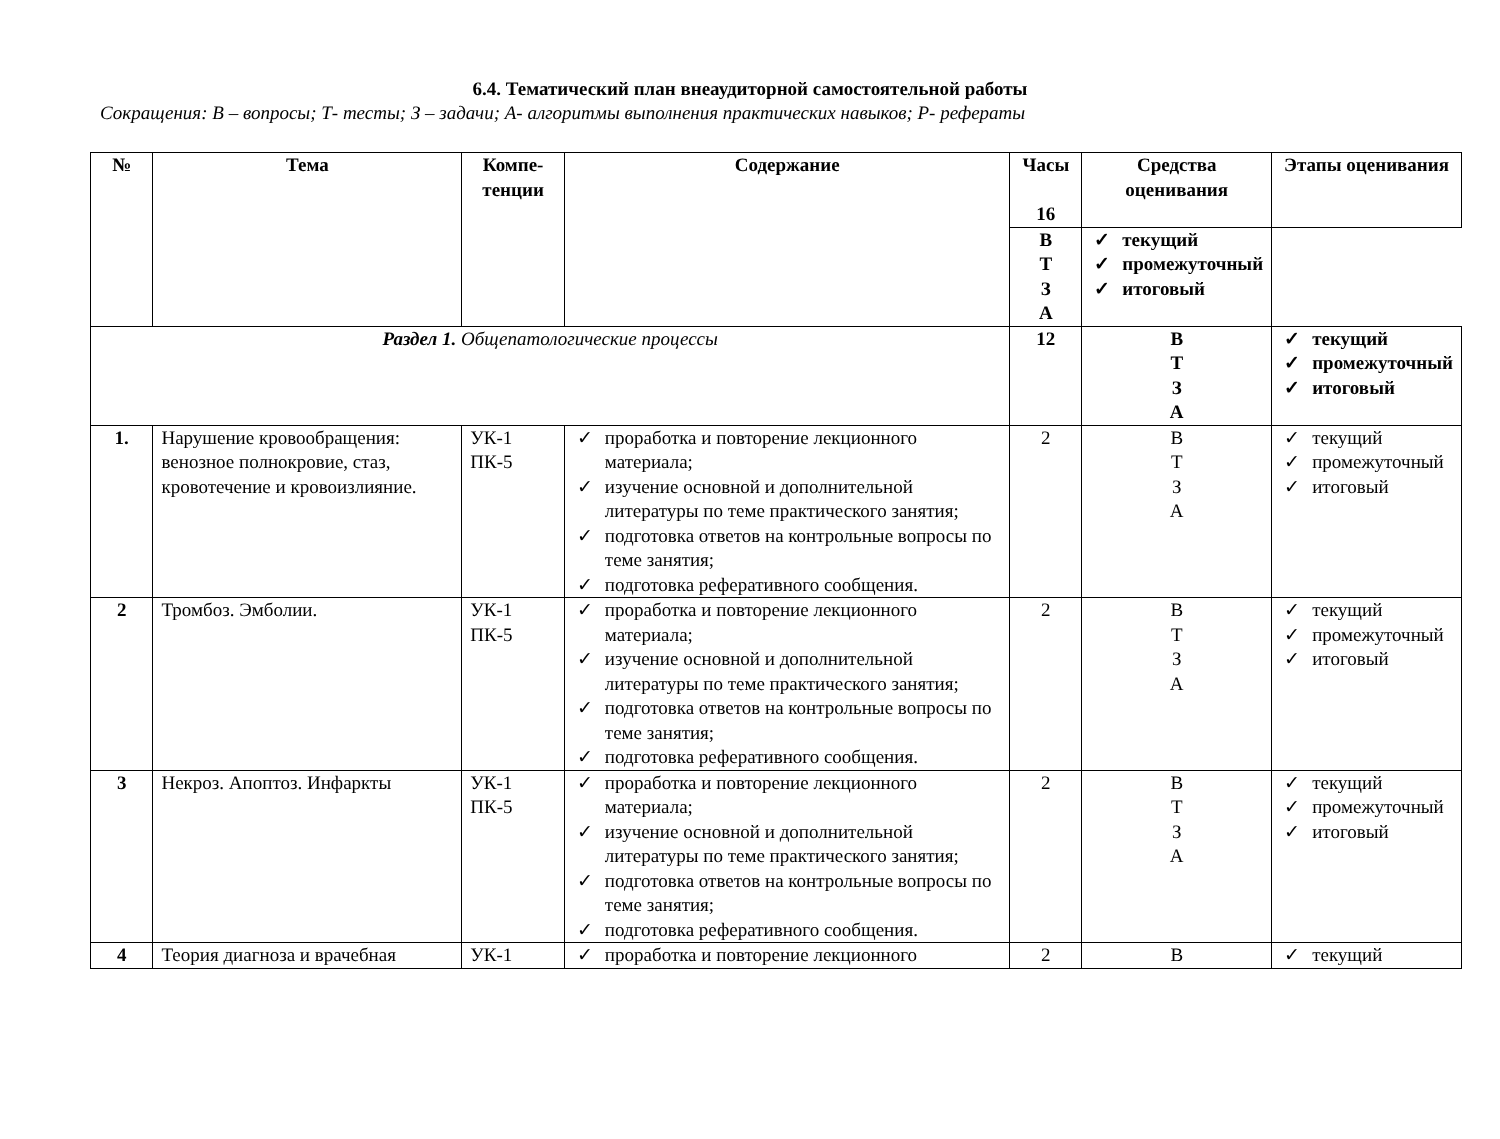6.4. Тематический план внеаудиторной самостоятельной работы
Сокращения: В – вопросы; Т- тесты; З – задачи; А- алгоритмы выполнения практических навыков; Р- рефераты
| № | Тема | Компе- тенции | Содержание | Часы 16 | Средства оценивания | Этапы оценивания |
| --- | --- | --- | --- | --- | --- | --- |
| | | | | | В Т З А | ✓ текущий ✓ промежуточный ✓ итоговый |
| Раздел 1. Общепатологические процессы | | | | 12 | В Т З А | ✓ текущий ✓ промежуточный ✓ итоговый |
| 1. | Нарушение кровообращения: венозное полнокровие, стаз, кровотечение и кровоизлияние. | УК-1 ПК-5 | ✓ проработка и повторение лекционного материала; ✓ изучение основной и дополнительной литературы по теме практического занятия; ✓ подготовка ответов на контрольные вопросы по теме занятия; ✓ подготовка реферативного сообщения. | 2 | В Т З А | ✓ текущий ✓ промежуточный ✓ итоговый |
| 2 | Тромбоз. Эмболии. | УК-1 ПК-5 | ✓ проработка и повторение лекционного материала; ✓ изучение основной и дополнительной литературы по теме практического занятия; ✓ подготовка ответов на контрольные вопросы по теме занятия; ✓ подготовка реферативного сообщения. | 2 | В Т З А | ✓ текущий ✓ промежуточный ✓ итоговый |
| 3 | Некроз. Апоптоз. Инфаркты | УК-1 ПК-5 | ✓ проработка и повторение лекционного материала; ✓ изучение основной и дополнительной литературы по теме практического занятия; ✓ подготовка ответов на контрольные вопросы по теме занятия; ✓ подготовка реферативного сообщения. | 2 | В Т З А | ✓ текущий ✓ промежуточный ✓ итоговый |
| 4 | Теория диагноза и врачебная | УК-1 | ✓ проработка и повторение лекционного | 2 | В | ✓ текущий |